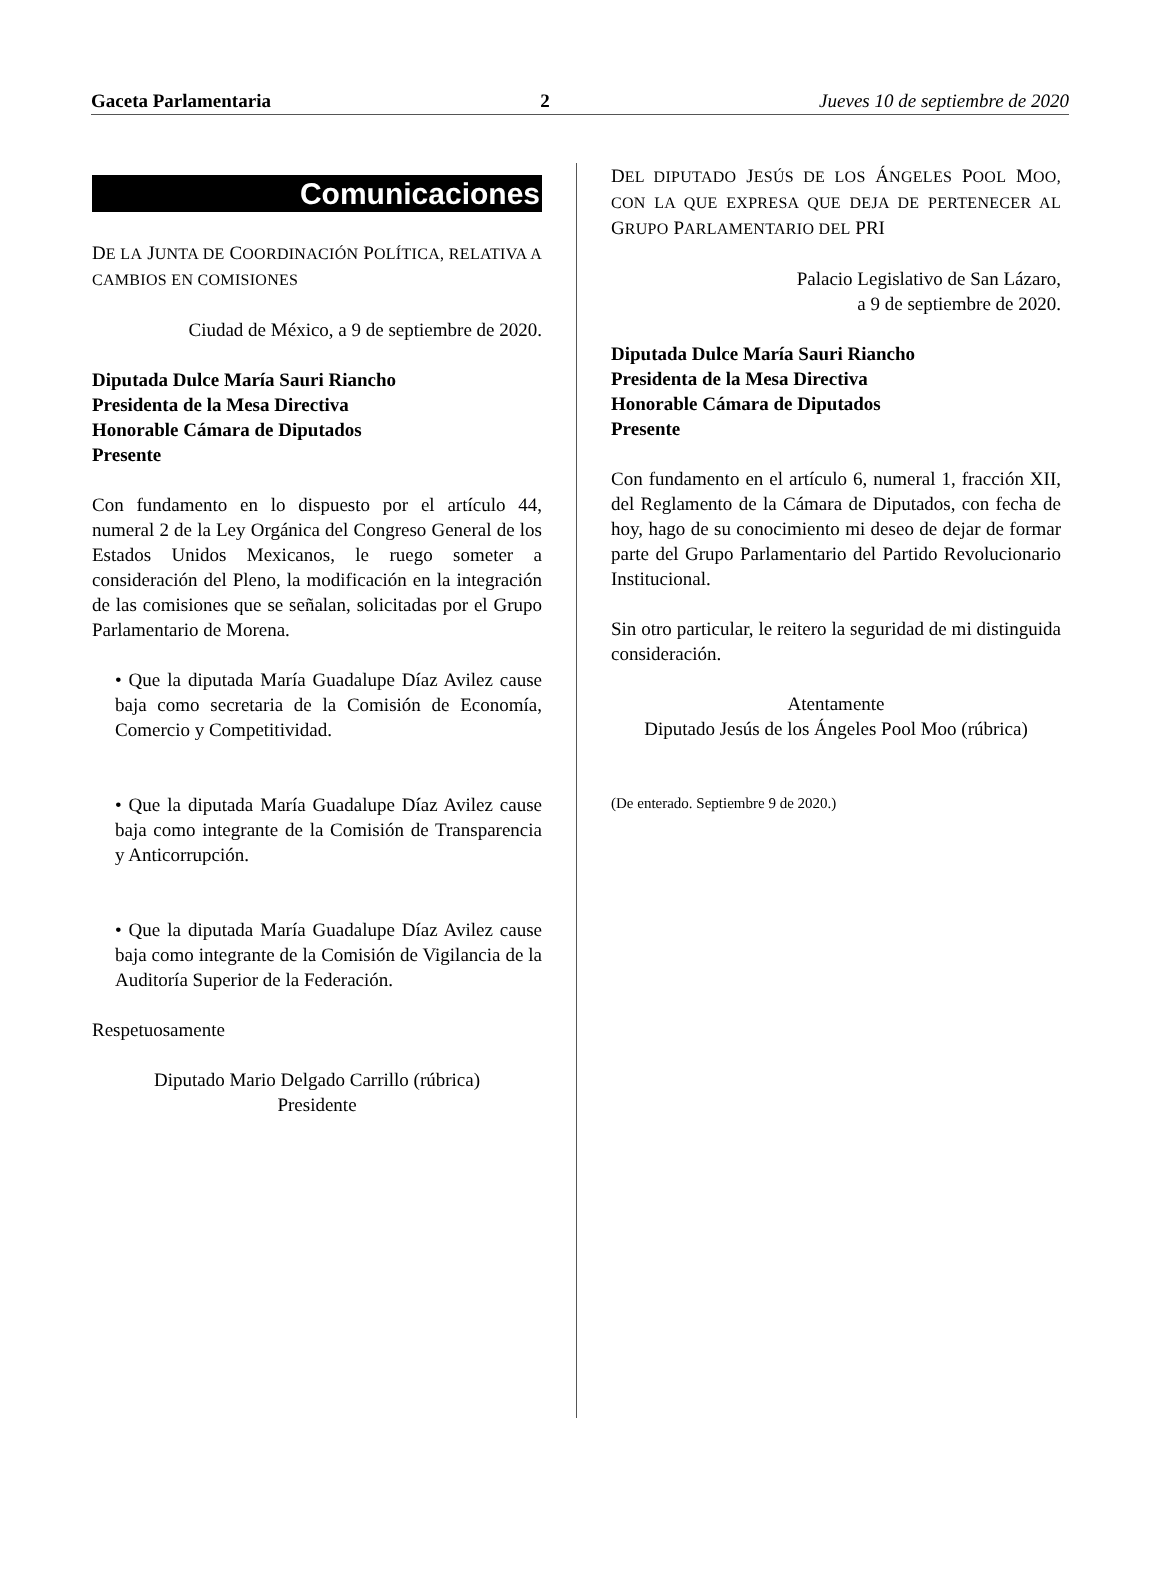Gaceta Parlamentaria 2 Jueves 10 de septiembre de 2020
Comunicaciones
DE LA JUNTA DE COORDINACIÓN POLÍTICA, RELATIVA A CAMBIOS EN COMISIONES
Ciudad de México, a 9 de septiembre de 2020.
Diputada Dulce María Sauri Riancho
Presidenta de la Mesa Directiva
Honorable Cámara de Diputados
Presente
Con fundamento en lo dispuesto por el artículo 44, numeral 2 de la Ley Orgánica del Congreso General de los Estados Unidos Mexicanos, le ruego someter a consideración del Pleno, la modificación en la integración de las comisiones que se señalan, solicitadas por el Grupo Parlamentario de Morena.
• Que la diputada María Guadalupe Díaz Avilez cause baja como secretaria de la Comisión de Economía, Comercio y Competitividad.
• Que la diputada María Guadalupe Díaz Avilez cause baja como integrante de la Comisión de Transparencia y Anticorrupción.
• Que la diputada María Guadalupe Díaz Avilez cause baja como integrante de la Comisión de Vigilancia de la Auditoría Superior de la Federación.
Respetuosamente
Diputado Mario Delgado Carrillo (rúbrica)
Presidente
DEL DIPUTADO JESÚS DE LOS ÁNGELES POOL MOO, CON LA QUE EXPRESA QUE DEJA DE PERTENECER AL GRUPO PARLAMENTARIO DEL PRI
Palacio Legislativo de San Lázaro,
a 9 de septiembre de 2020.
Diputada Dulce María Sauri Riancho
Presidenta de la Mesa Directiva
Honorable Cámara de Diputados
Presente
Con fundamento en el artículo 6, numeral 1, fracción XII, del Reglamento de la Cámara de Diputados, con fecha de hoy, hago de su conocimiento mi deseo de dejar de formar parte del Grupo Parlamentario del Partido Revolucionario Institucional.
Sin otro particular, le reitero la seguridad de mi distinguida consideración.
Atentamente
Diputado Jesús de los Ángeles Pool Moo (rúbrica)
(De enterado. Septiembre 9 de 2020.)